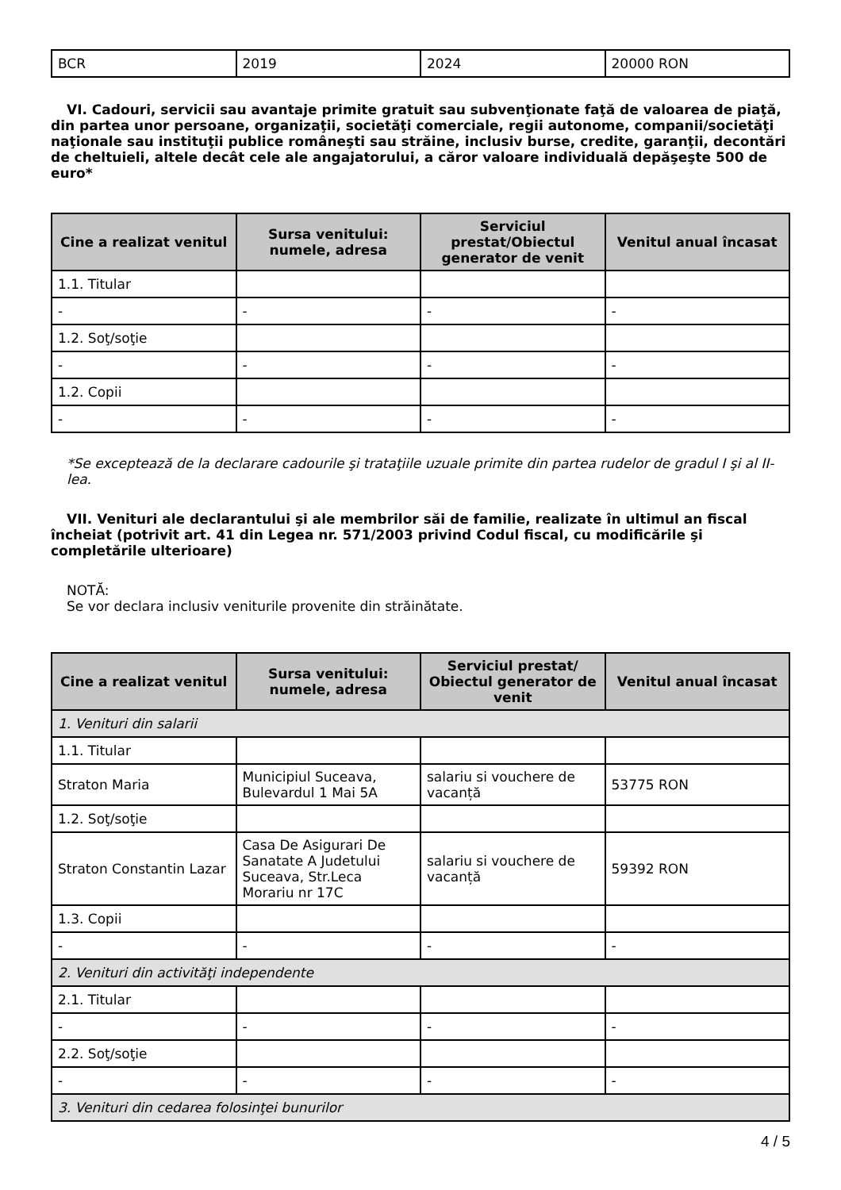| BCR | 2019 | 2024 | 20000 RON |
VI. Cadouri, servicii sau avantaje primite gratuit sau subvenţionate faţă de valoarea de piaţă, din partea unor persoane, organizaţii, societăţi comerciale, regii autonome, companii/societăţi naţionale sau instituţii publice româneşti sau străine, inclusiv burse, credite, garanţii, decontări de cheltuieli, altele decât cele ale angajatorului, a căror valoare individuală depăşeşte 500 de euro*
| Cine a realizat venitul | Sursa venitului: numele, adresa | Serviciul prestat/Obiectul generator de venit | Venitul anual încasat |
| --- | --- | --- | --- |
| 1.1. Titular | | | |
| - | - | - | - |
| 1.2. Soţ/soţie | | | |
| - | - | - | - |
| 1.2. Copii | | | |
| - | - | - | - |
*Se exceptează de la declarare cadourile şi trataţiile uzuale primite din partea rudelor de gradul I şi al II-lea.
VII. Venituri ale declarantului şi ale membrilor săi de familie, realizate în ultimul an fiscal încheiat (potrivit art. 41 din Legea nr. 571/2003 privind Codul fiscal, cu modificările şi completările ulterioare)
NOTĂ:
Se vor declara inclusiv veniturile provenite din străinătate.
| Cine a realizat venitul | Sursa venitului: numele, adresa | Serviciul prestat/ Obiectul generator de venit | Venitul anual încasat |
| --- | --- | --- | --- |
| 1. Venituri din salarii | | | |
| 1.1. Titular | | | |
| Straton Maria | Municipiul Suceava, Bulevardul 1 Mai 5A | salariu si vouchere de vacanță | 53775 RON |
| 1.2. Soţ/soţie | | | |
| Straton Constantin Lazar | Casa De Asigurari De Sanatate A Judetului Suceava, Str.Leca Morariu nr 17C | salariu si vouchere de vacanță | 59392 RON |
| 1.3. Copii | | | |
| - | - | - | - |
| 2. Venituri din activităţi independente | | | |
| 2.1. Titular | | | |
| - | - | - | - |
| 2.2. Soţ/soţie | | | |
| - | - | - | - |
| 3. Venituri din cedarea folosinţei bunurilor | | | |
4 / 5